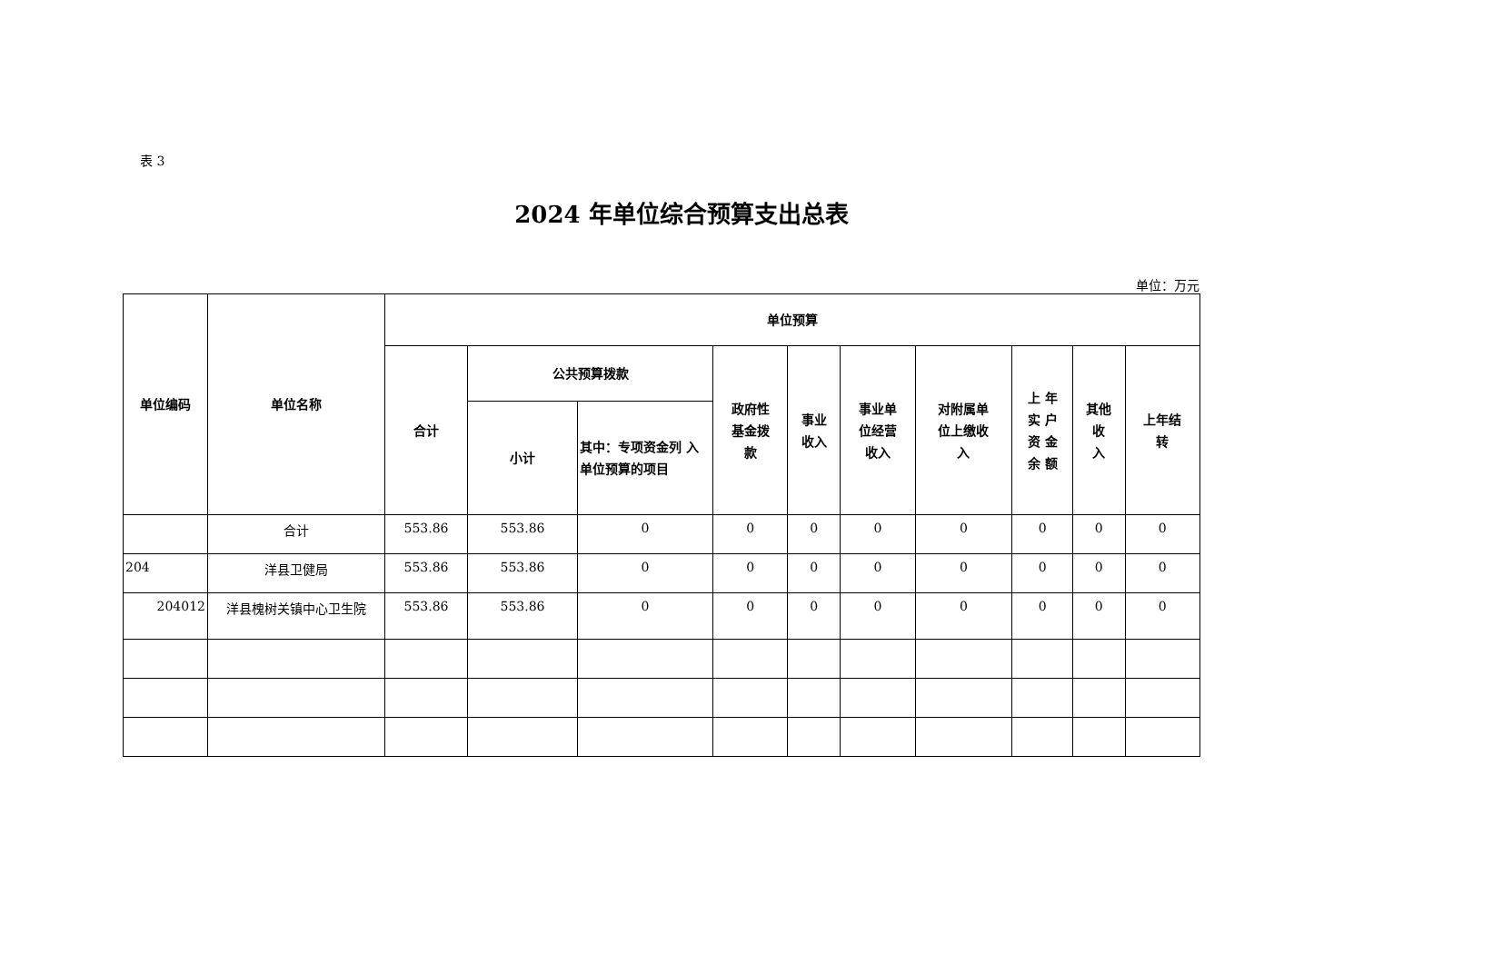表 3
2024 年单位综合预算支出总表
单位：万元
| 单位编码 | 单位名称 | 单位预算 | | | | | | | | | |
| --- | --- | --- | --- | --- | --- | --- | --- | --- | --- | --- | --- |
| | | 合计 | 公共预算拨款 | | 政府性 基金拨 款 | 事业 收入 | 事业单 位经营 收入 | 对附属单 位上缴收 入 | 上 年 实 户 资 金 余 额 | 其他 收 入 | 上年结 转 |
| | | | 小计 | 其中：专项资金列 入单位预算的项目 | | | | | | | |
| | 合计 | 553.86 | 553.86 | 0 | 0 | 0 | 0 | 0 | 0 | 0 | 0 |
| 204 | 洋县卫健局 | 553.86 | 553.86 | 0 | 0 | 0 | 0 | 0 | 0 | 0 | 0 |
| 204012 | 洋县槐树关镇中心卫生院 | 553.86 | 553.86 | 0 | 0 | 0 | 0 | 0 | 0 | 0 | 0 |